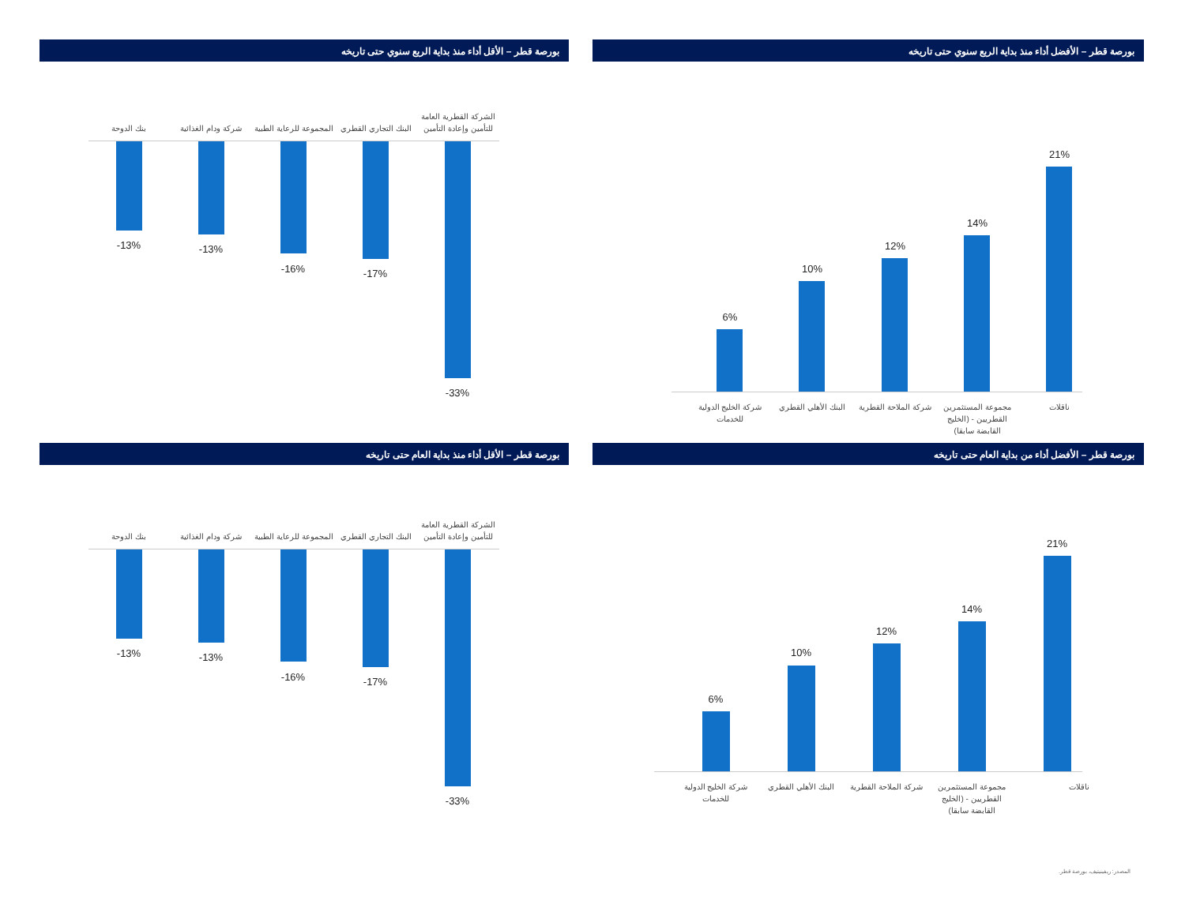بورصة قطر – الأفضل أداء منذ بداية الربع سنوي حتى تاريخه
21%
14%
12%
10%
6%
ناقلات
مجموعة المستثمرين القطريين - (الخليج القابضة سابقا)
شركة الملاحة القطرية
البنك الأهلي القطري
شركة الخليج الدولية للخدمات
بورصة قطر – الأقل أداء منذ بداية الربع سنوي حتى تاريخه
الشركة القطرية العامة للتأمين وإعادة التأمين
البنك التجاري القطري
المجموعة للرعاية الطبية
شركة ودام الغذائية
بنك الدوحة
-13% -13%
-16% -17%
-33%
بورصة قطر – الأفضل أداء من بداية العام حتى تاريخه
21%
14%
12%
10%
6%
ناقلات
مجموعة المستثمرين القطريين - (الخليج القابضة سابقا)
شركة الملاحة القطرية
البنك الأهلي القطري
شركة الخليج الدولية للخدمات
بورصة قطر – الأقل أداء منذ بداية العام حتى تاريخه
الشركة القطرية العامة للتأمين وإعادة التأمين
البنك التجاري القطري
المجموعة للرعاية الطبية
شركة ودام الغذائية
بنك الدوحة
-13% -13%
-16% -17%
-33%
المصدر: ريفينيتيف، بورصة قطر.